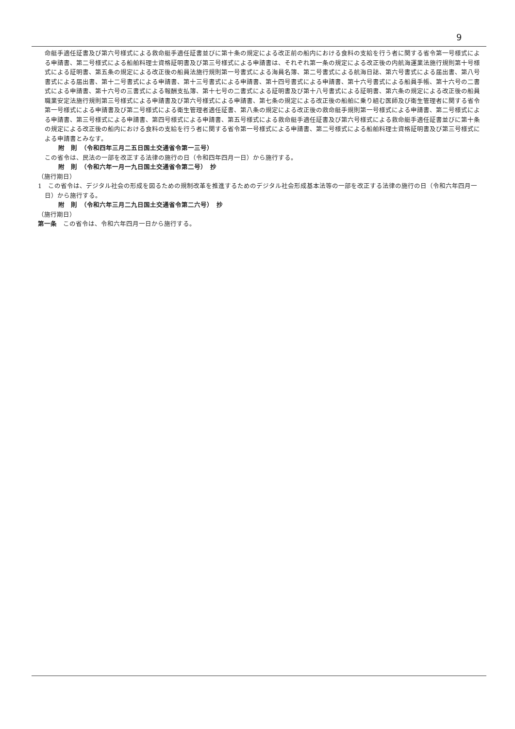9
命艇手適任証書及び第六号様式による救命艇手適任証書並びに第十条の規定による改正前の船内における食料の支給を行う者に関する省令第一号様式による申請書、第二号様式による船舶料理士資格証明書及び第三号様式による申請書は、それぞれ第一条の規定による改正後の内航海運業法施行規則第十号様式による証明書、第五条の規定による改正後の船員法施行規則第一号書式による海員名簿、第二号書式による航海日誌、第六号書式による届出書、第八号書式による届出書、第十二号書式による申請書、第十三号書式による申請書、第十四号書式による申請書、第十六号書式による船員手帳、第十六号の二書式による申請書、第十六号の三書式による報酬支払簿、第十七号の二書式による証明書及び第十八号書式による証明書、第六条の規定による改正後の船員職業安定法施行規則第三号様式による申請書及び第六号様式による申請書、第七条の規定による改正後の船舶に乗り組む医師及び衛生管理者に関する省令第一号様式による申請書及び第二号様式による衛生管理者適任証書、第八条の規定による改正後の救命艇手規則第一号様式による申請書、第二号様式による申請書、第三号様式による申請書、第四号様式による申請書、第五号様式による救命艇手適任証書及び第六号様式による救命艇手適任証書並びに第十条の規定による改正後の船内における食料の支給を行う者に関する省令第一号様式による申請書、第二号様式による船舶料理士資格証明書及び第三号様式による申請書とみなす。
附　則　（令和四年三月二五日国土交通省令第一三号）
この省令は、民法の一部を改正する法律の施行の日（令和四年四月一日）から施行する。
附　則　（令和六年一月一九日国土交通省令第二号）　抄
（施行期日）
1　この省令は、デジタル社会の形成を図るための規制改革を推進するためのデジタル社会形成基本法等の一部を改正する法律の施行の日（令和六年四月一日）から施行する。
附　則　（令和六年三月二九日国土交通省令第二六号）　抄
（施行期日）
第一条　この省令は、令和六年四月一日から施行する。